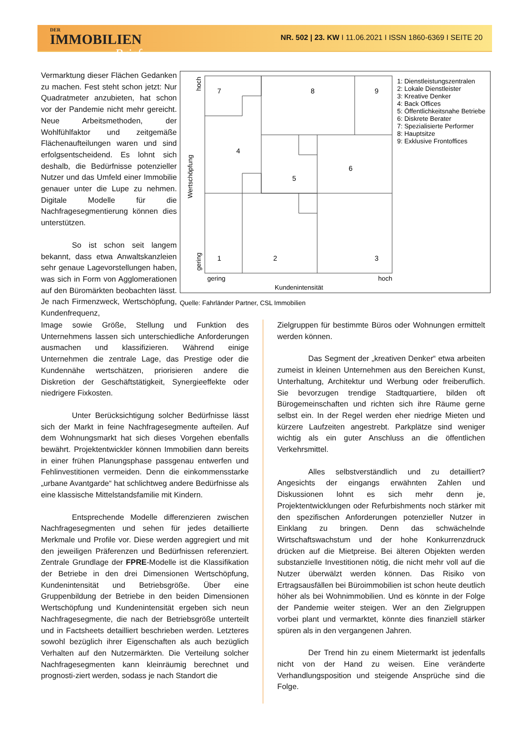DER
IMMOBILIEN
Brief
NR. 502 | 23. KW I 11.06.2021 I ISSN 1860-6369 I SEITE 20
Vermarktung dieser Flächen Gedanken zu machen. Fest steht schon jetzt: Nur Quadratmeter anzubieten, hat schon vor der Pandemie nicht mehr gereicht. Neue Arbeitsmethoden, der Wohlfühlfaktor und zeitgemäße Flächenaufteilungen waren und sind erfolgsentscheidend. Es lohnt sich deshalb, die Bedürfnisse potenzieller Nutzer und das Umfeld einer Immobilie genauer unter die Lupe zu nehmen. Digitale Modelle für die Nachfragesegmentierung können dies unterstützen.
So ist schon seit langem bekannt, dass etwa Anwaltskanzleien sehr genaue Lagevorstellungen haben, was sich in Form von Agglomerationen auf den Büromärkten beobachten lässt. Je nach Firmenzweck, Wertschöpfung, Kundenfrequenz,
7
8
9
4
5
6
1
2
3
gering
hoch
Kundenintensität
hoch
gering
Wertschöpfung
1: Dienstleistungszentralen
2: Lokale Dienstleister
3: Kreative Denker
4: Back Offices
5: Öffentlichkeitsnahe Betriebe
6: Diskrete Berater
7: Spezialisierte Performer
8: Hauptsitze
9: Exklusive Frontoffices
Quelle: Fahrländer Partner, CSL Immobilien
Image sowie Größe, Stellung und Funktion des Unternehmens lassen sich unterschiedliche Anforderungen ausmachen und klassifizieren. Während einige Unternehmen die zentrale Lage, das Prestige oder die Kundennähe wertschätzen, priorisieren andere die Diskretion der Geschäftstätigkeit, Synergieeffekte oder niedrigere Fixkosten.
Unter Berücksichtigung solcher Bedürfnisse lässt sich der Markt in feine Nachfragesegmente aufteilen. Auf dem Wohnungsmarkt hat sich dieses Vorgehen ebenfalls bewährt. Projektentwickler können Immobilien dann bereits in einer frühen Planungsphase passgenau entwerfen und Fehlinvestitionen vermeiden. Denn die einkommensstarke „urbane Avantgarde“ hat schlichtweg andere Bedürfnisse als eine klassische Mittelstandsfamilie mit Kindern.
Entsprechende Modelle differenzieren zwischen Nachfragesegmenten und sehen für jedes detaillierte Merkmale und Profile vor. Diese werden aggregiert und mit den jeweiligen Präferenzen und Bedürfnissen referenziert. Zentrale Grundlage der FPRE-Modelle ist die Klassifikation der Betriebe in den drei Dimensionen Wertschöpfung, Kundenintensität und Betriebsgröße. Über eine Gruppenbildung der Betriebe in den beiden Dimensionen Wertschöpfung und Kundenintensität ergeben sich neun Nachfragesegmente, die nach der Betriebsgröße unterteilt und in Factsheets detailliert beschrieben werden. Letzteres sowohl bezüglich ihrer Eigenschaften als auch bezüglich Verhalten auf den Nutzermärkten. Die Verteilung solcher Nachfragesegmenten kann kleinräumig berechnet und prognosti-ziert werden, sodass je nach Standort die
Zielgruppen für bestimmte Büros oder Wohnungen ermittelt werden können.
Das Segment der „kreativen Denker“ etwa arbeiten zumeist in kleinen Unternehmen aus den Bereichen Kunst, Unterhaltung, Architektur und Werbung oder freiberuflich. Sie bevorzugen trendige Stadtquartiere, bilden oft Bürogemeinschaften und richten sich ihre Räume gerne selbst ein. In der Regel werden eher niedrige Mieten und kürzere Laufzeiten angestrebt. Parkplätze sind weniger wichtig als ein guter Anschluss an die öffentlichen Verkehrsmittel.
Alles selbstverständlich und zu detailliert? Angesichts der eingangs erwähnten Zahlen und Diskussionen lohnt es sich mehr denn je, Projektentwicklungen oder Refurbishments noch stärker mit den spezifischen Anforderungen potenzieller Nutzer in Einklang zu bringen. Denn das schwächelnde Wirtschaftswachstum und der hohe Konkurrenzdruck drücken auf die Mietpreise. Bei älteren Objekten werden substanzielle Investitionen nötig, die nicht mehr voll auf die Nutzer überwälzt werden können. Das Risiko von Ertragsausfällen bei Büroimmobilien ist schon heute deutlich höher als bei Wohnimmobilien. Und es könnte in der Folge der Pandemie weiter steigen. Wer an den Zielgruppen vorbei plant und vermarktet, könnte dies finanziell stärker spüren als in den vergangenen Jahren.
Der Trend hin zu einem Mietermarkt ist jedenfalls nicht von der Hand zu weisen. Eine veränderte Verhandlungsposition und steigende Ansprüche sind die Folge.